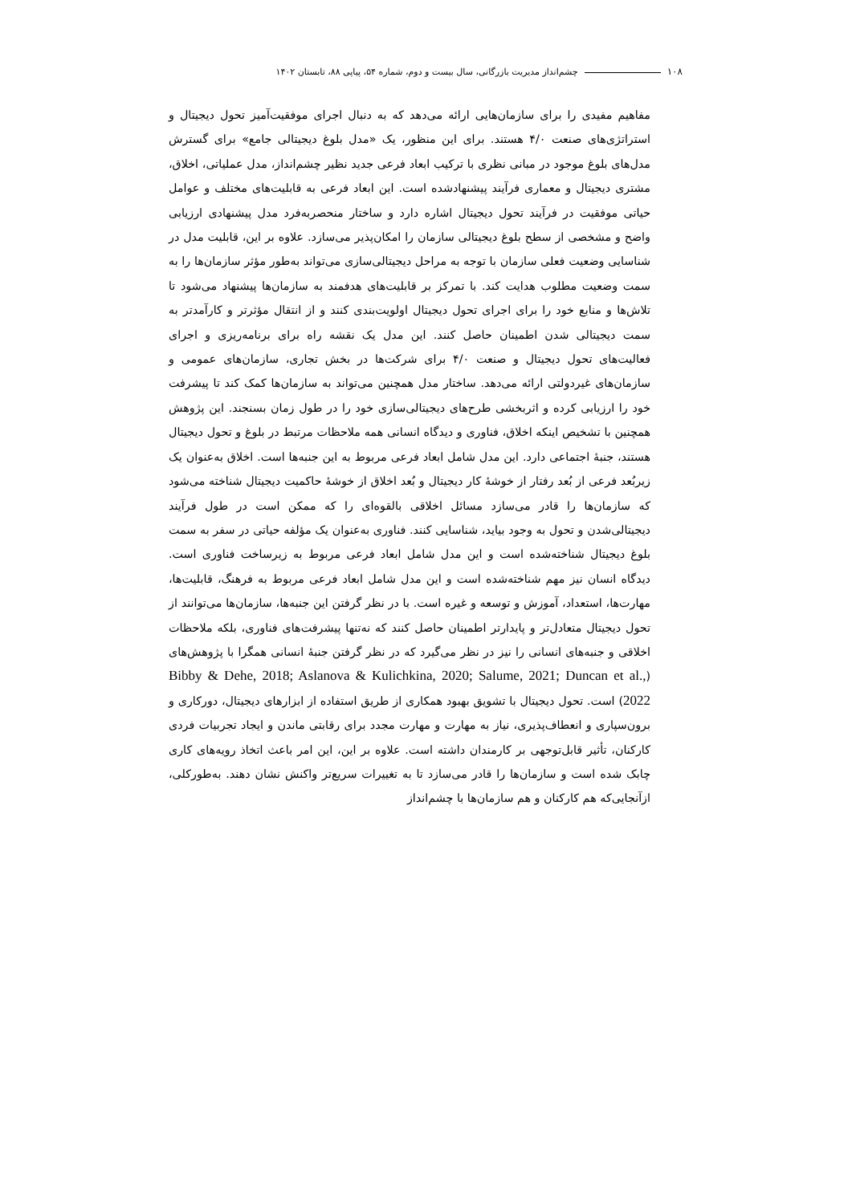۱۰۸ چشم‌انداز مدیریت بازرگانی، سال بیست و دوم، شماره ۵۴، پیاپی ۸۸، تابستان ۱۴۰۲
مفاهیم مفیدی را برای سازمان‌هایی ارائه می‌دهد که به دنبال اجرای موفقیت‌آمیز تحول دیجیتال و استراتژی‌های صنعت ۴/۰ هستند. برای این منظور، یک «مدل بلوغ دیجیتالی جامع» برای گسترش مدل‌های بلوغ موجود در مبانی نظری با ترکیب ابعاد فرعی جدید نظیر چشم‌انداز، مدل عملیاتی، اخلاق، مشتری دیجیتال و معماری فرآیند پیشنهادشده است. این ابعاد فرعی به قابلیت‌های مختلف و عوامل حیاتی موفقیت در فرآیند تحول دیجیتال اشاره دارد و ساختار منحصربه‌فرد مدل پیشنهادی ارزیابی واضح و مشخصی از سطح بلوغ دیجیتالی سازمان را امکان‌پذیر می‌سازد. علاوه بر این، قابلیت مدل در شناسایی وضعیت فعلی سازمان با توجه به مراحل دیجیتالی‌سازی می‌تواند به‌طور مؤثر سازمان‌ها را به سمت وضعیت مطلوب هدایت کند. با تمرکز بر قابلیت‌های هدفمند به سازمان‌ها پیشنهاد می‌شود تا تلاش‌ها و منابع خود را برای اجرای تحول دیجیتال اولویت‌بندی کنند و از انتقال مؤثرتر و کارآمدتر به سمت دیجیتالی شدن اطمینان حاصل کنند. این مدل یک نقشه راه برای برنامه‌ریزی و اجرای فعالیت‌های تحول دیجیتال و صنعت ۴/۰ برای شرکت‌ها در بخش تجاری، سازمان‌های عمومی و سازمان‌های غیردولتی ارائه می‌دهد. ساختار مدل همچنین می‌تواند به سازمان‌ها کمک کند تا پیشرفت خود را ارزیابی کرده و اثربخشی طرح‌های دیجیتالی‌سازی خود را در طول زمان بسنجند. این پژوهش همچنین با تشخیص اینکه اخلاق، فناوری و دیدگاه انسانی همه ملاحظات مرتبط در بلوغ و تحول دیجیتال هستند، جنبهٔ اجتماعی دارد. این مدل شامل ابعاد فرعی مربوط به این جنبه‌ها است. اخلاق به‌عنوان یک زیربُعد فرعی از بُعد رفتار از خوشهٔ کار دیجیتال و بُعد اخلاق از خوشهٔ حاکمیت دیجیتال شناخته می‌شود که سازمان‌ها را قادر می‌سازد مسائل اخلاقی بالقوه‌ای را که ممکن است در طول فرآیند دیجیتالی‌شدن و تحول به وجود بیاید، شناسایی کنند. فناوری به‌عنوان یک مؤلفه حیاتی در سفر به سمت بلوغ دیجیتال شناخته‌شده است و این مدل شامل ابعاد فرعی مربوط به زیرساخت فناوری است. دیدگاه انسان نیز مهم شناخته‌شده است و این مدل شامل ابعاد فرعی مربوط به فرهنگ، قابلیت‌ها، مهارت‌ها، استعداد، آموزش و توسعه و غیره است. با در نظر گرفتن این جنبه‌ها، سازمان‌ها می‌توانند از تحول دیجیتال متعادل‌تر و پایدارتر اطمینان حاصل کنند که نه‌تنها پیشرفت‌های فناوری، بلکه ملاحظات اخلاقی و جنبه‌های انسانی را نیز در نظر می‌گیرد که در نظر گرفتن جنبهٔ انسانی همگرا با پژوهش‌های (Bibby & Dehe, 2018; Aslanova & Kulichkina, 2020; Salume, 2021; Duncan et al., 2022) است. تحول دیجیتال با تشویق بهبود همکاری از طریق استفاده از ابزارهای دیجیتال، دورکاری و برون‌سپاری و انعطاف‌پذیری، نیاز به مهارت و مهارت مجدد برای رقابتی ماندن و ایجاد تجربیات فردی کارکنان، تأثیر قابل‌توجهی بر کارمندان داشته است. علاوه بر این، این امر باعث اتخاذ رویه‌های کاری چابک شده است و سازمان‌ها را قادر می‌سازد تا به تغییرات سریع‌تر واکنش نشان دهند. به‌طورکلی، ازآنجایی‌که هم کارکنان و هم سازمان‌ها با چشم‌انداز